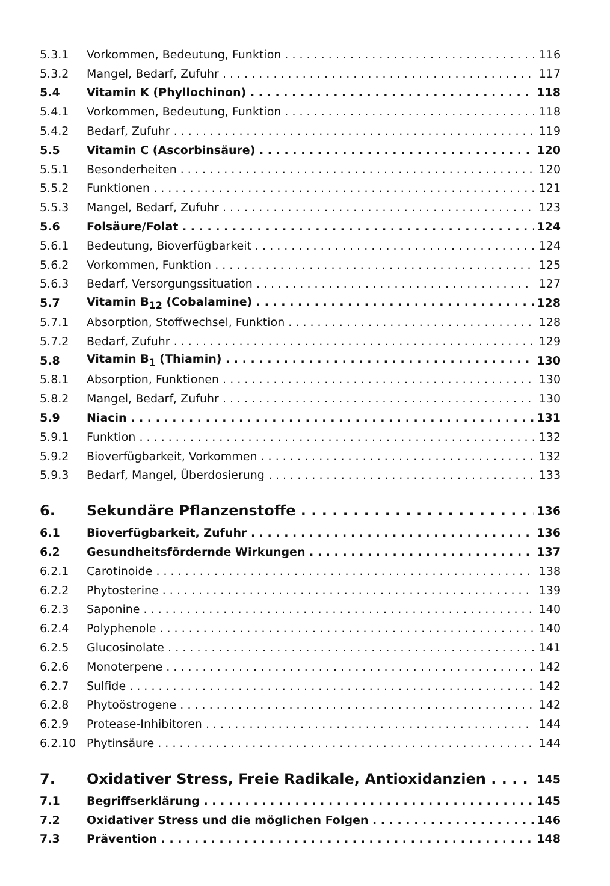5.3.1 Vorkommen, Bedeutung, Funktion 116
5.3.2 Mangel, Bedarf, Zufuhr 117
5.4 Vitamin K (Phyllochinon) 118
5.4.1 Vorkommen, Bedeutung, Funktion 118
5.4.2 Bedarf, Zufuhr 119
5.5 Vitamin C (Ascorbinsäure) 120
5.5.1 Besonderheiten 120
5.5.2 Funktionen 121
5.5.3 Mangel, Bedarf, Zufuhr 123
5.6 Folsäure/Folat 124
5.6.1 Bedeutung, Bioverfügbarkeit 124
5.6.2 Vorkommen, Funktion 125
5.6.3 Bedarf, Versorgungssituation 127
5.7 Vitamin B<sub>12</sub> (Cobalamine) 128
5.7.1 Absorption, Stoffwechsel, Funktion 128
5.7.2 Bedarf, Zufuhr 129
5.8 Vitamin B<sub>1</sub> (Thiamin) 130
5.8.1 Absorption, Funktionen 130
5.8.2 Mangel, Bedarf, Zufuhr 130
5.9 Niacin 131
5.9.1 Funktion 132
5.9.2 Bioverfügbarkeit, Vorkommen 132
5.9.3 Bedarf, Mangel, Überdosierung 133
6. Sekundäre Pflanzenstoffe 136
6.1 Bioverfügbarkeit, Zufuhr 136
6.2 Gesundheitsfördernde Wirkungen 137
6.2.1 Carotinoide 138
6.2.2 Phytosterine 139
6.2.3 Saponine 140
6.2.4 Polyphenole 140
6.2.5 Glucosinolate 141
6.2.6 Monoterpene 142
6.2.7 Sulfide 142
6.2.8 Phytoöstrogene 142
6.2.9 Protease-Inhibitoren 144
6.2.10 Phytinsäure 144
7. Oxidativer Stress, Freie Radikale, Antioxidanzien 145
7.1 Begriffserklärung 145
7.2 Oxidativer Stress und die möglichen Folgen 146
7.3 Prävention 148